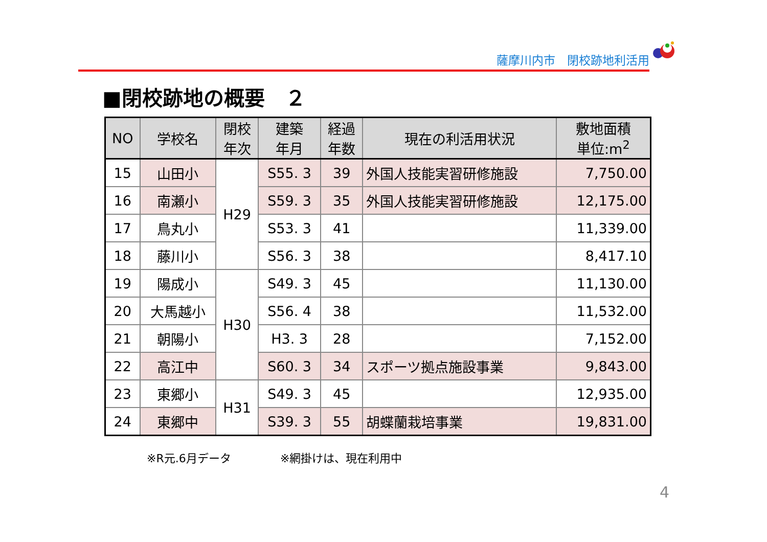薩摩川内市　閉校跡地利活用
■閉校跡地の概要　２
| NO | 学校名 | 閉校 年次 | 建築 年月 | 経過 年数 | 現在の利活用状況 | 敷地面積 単位:m<sup>2</sup> |
| --- | --- | --- | --- | --- | --- | --- |
| 15 | 山田小 | H29 | S55. 3 | 39 | 外国人技能実習研修施設 | 7,750.00 |
| 16 | 南瀬小 | | S59. 3 | 35 | 外国人技能実習研修施設 | 12,175.00 |
| 17 | 鳥丸小 | | S53. 3 | 41 | | 11,339.00 |
| 18 | 藤川小 | | S56. 3 | 38 | | 8,417.10 |
| 19 | 陽成小 | H30 | S49. 3 | 45 | | 11,130.00 |
| 20 | 大馬越小 | | S56. 4 | 38 | | 11,532.00 |
| 21 | 朝陽小 | | H3. 3 | 28 | | 7,152.00 |
| 22 | 高江中 | | S60. 3 | 34 | スポーツ拠点施設事業 | 9,843.00 |
| 23 | 東郷小 | H31 | S49. 3 | 45 | | 12,935.00 |
| 24 | 東郷中 | | S39. 3 | 55 | 胡蝶蘭栽培事業 | 19,831.00 |
※R元.6月データ ※網掛けは、現在利用中
4